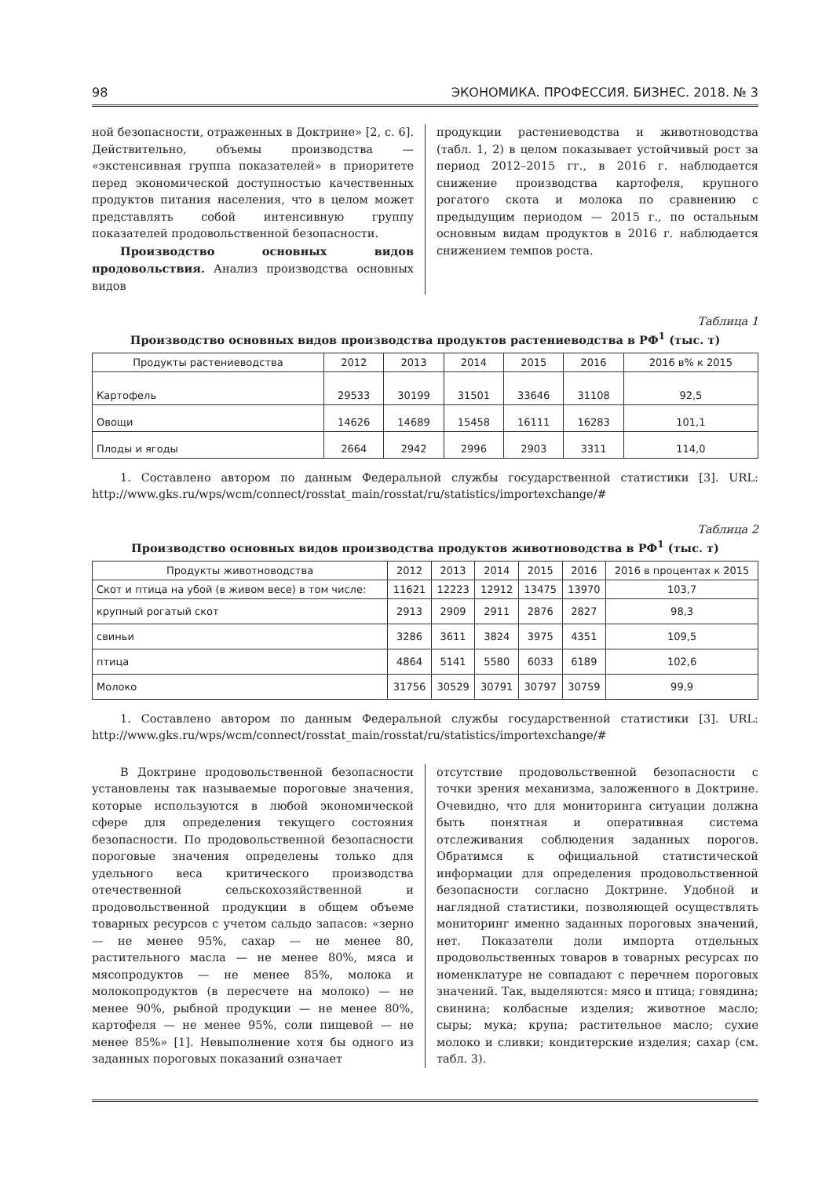98 ЭКОНОМИКА. ПРОФЕССИЯ. БИЗНЕС. 2018. № 3
ной безопасности, отраженных в Доктрине» [2, с. 6]. Действительно, объемы производства — «экстенсивная группа показателей» в приоритете перед экономической доступностью качественных продуктов питания населения, что в целом может представлять собой интенсивную группу показателей продовольственной безопасности.
Производство основных видов продовольствия. Анализ производства основных видов
продукции растениеводства и животноводства (табл. 1, 2) в целом показывает устойчивый рост за период 2012–2015 гг., в 2016 г. наблюдается снижение производства картофеля, крупного рогатого скота и молока по сравнению с предыдущим периодом — 2015 г., по остальным основным видам продуктов в 2016 г. наблюдается снижением темпов роста.
Таблица 1
Производство основных видов производства продуктов растениеводства в РФ<sup>1</sup> (тыс. т)
| Продукты растениеводства | 2012 | 2013 | 2014 | 2015 | 2016 | 2016 в% к 2015 |
| --- | --- | --- | --- | --- | --- | --- |
| Картофель | 29533 | 30199 | 31501 | 33646 | 31108 | 92,5 |
| Овощи | 14626 | 14689 | 15458 | 16111 | 16283 | 101,1 |
| Плоды и ягоды | 2664 | 2942 | 2996 | 2903 | 3311 | 114,0 |
1. Составлено автором по данным Федеральной службы государственной статистики [3]. URL: http://www.gks.ru/wps/wcm/connect/rosstat_main/rosstat/ru/statistics/importexchange/#
Таблица 2
Производство основных видов производства продуктов животноводства в РФ<sup>1</sup> (тыс. т)
| Продукты животноводства | 2012 | 2013 | 2014 | 2015 | 2016 | 2016 в процентах к 2015 |
| --- | --- | --- | --- | --- | --- | --- |
| Скот и птица на убой (в живом весе) в том числе: | 11621 | 12223 | 12912 | 13475 | 13970 | 103,7 |
| крупный рогатый скот | 2913 | 2909 | 2911 | 2876 | 2827 | 98,3 |
| свиньи | 3286 | 3611 | 3824 | 3975 | 4351 | 109,5 |
| птица | 4864 | 5141 | 5580 | 6033 | 6189 | 102,6 |
| Молоко | 31756 | 30529 | 30791 | 30797 | 30759 | 99,9 |
1. Составлено автором по данным Федеральной службы государственной статистики [3]. URL: http://www.gks.ru/wps/wcm/connect/rosstat_main/rosstat/ru/statistics/importexchange/#
В Доктрине продовольственной безопасности установлены так называемые пороговые значения, которые используются в любой экономической сфере для определения текущего состояния безопасности. По продовольственной безопасности пороговые значения определены только для удельного веса критического производства отечественной сельскохозяйственной и продовольственной продукции в общем объеме товарных ресурсов с учетом сальдо запасов: «зерно — не менее 95%, сахар — не менее 80, растительного масла — не менее 80%, мяса и мясопродуктов — не менее 85%, молока и молокопродуктов (в пересчете на молоко) — не менее 90%, рыбной продукции — не менее 80%, картофеля — не менее 95%, соли пищевой — не менее 85%» [1]. Невыполнение хотя бы одного из заданных пороговых показаний означает
отсутствие продовольственной безопасности с точки зрения механизма, заложенного в Доктрине. Очевидно, что для мониторинга ситуации должна быть понятная и оперативная система отслеживания соблюдения заданных порогов. Обратимся к официальной статистической информации для определения продовольственной безопасности согласно Доктрине. Удобной и наглядной статистики, позволяющей осуществлять мониторинг именно заданных пороговых значений, нет. Показатели доли импорта отдельных продовольственных товаров в товарных ресурсах по номенклатуре не совпадают с перечнем пороговых значений. Так, выделяются: мясо и птица; говядина; свинина; колбасные изделия; животное масло; сыры; мука; крупа; растительное масло; сухие молоко и сливки; кондитерские изделия; сахар (см. табл. 3).